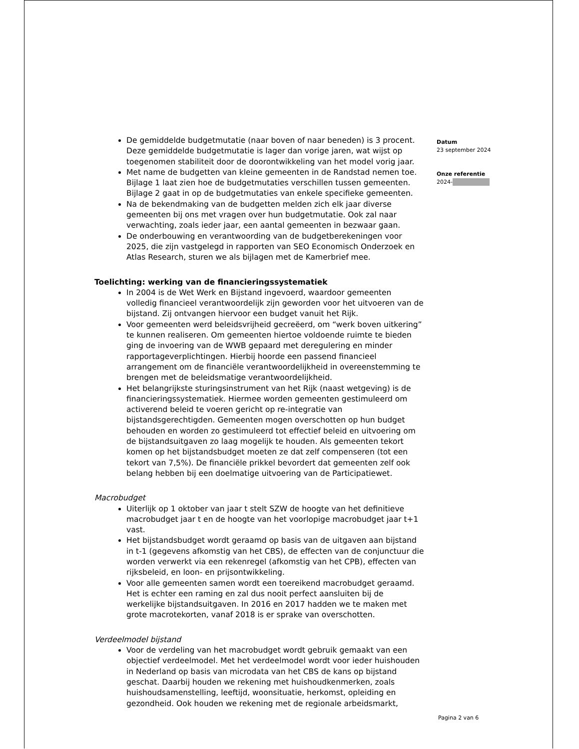De gemiddelde budgetmutatie (naar boven of naar beneden) is 3 procent. Deze gemiddelde budgetmutatie is lager dan vorige jaren, wat wijst op toegenomen stabiliteit door de doorontwikkeling van het model vorig jaar.
Met name de budgetten van kleine gemeenten in de Randstad nemen toe. Bijlage 1 laat zien hoe de budgetmutaties verschillen tussen gemeenten. Bijlage 2 gaat in op de budgetmutaties van enkele specifieke gemeenten.
Na de bekendmaking van de budgetten melden zich elk jaar diverse gemeenten bij ons met vragen over hun budgetmutatie. Ook zal naar verwachting, zoals ieder jaar, een aantal gemeenten in bezwaar gaan.
De onderbouwing en verantwoording van de budgetberekeningen voor 2025, die zijn vastgelegd in rapporten van SEO Economisch Onderzoek en Atlas Research, sturen we als bijlagen met de Kamerbrief mee.
Toelichting: werking van de financieringssystematiek
In 2004 is de Wet Werk en Bijstand ingevoerd, waardoor gemeenten volledig financieel verantwoordelijk zijn geworden voor het uitvoeren van de bijstand. Zij ontvangen hiervoor een budget vanuit het Rijk.
Voor gemeenten werd beleidsvrijheid gecreëerd, om “werk boven uitkering” te kunnen realiseren. Om gemeenten hiertoe voldoende ruimte te bieden ging de invoering van de WWB gepaard met deregulering en minder rapportageverplichtingen. Hierbij hoorde een passend financieel arrangement om de financiële verantwoordelijkheid in overeenstemming te brengen met de beleidsmatige verantwoordelijkheid.
Het belangrijkste sturingsinstrument van het Rijk (naast wetgeving) is de financieringssystematiek. Hiermee worden gemeenten gestimuleerd om activerend beleid te voeren gericht op re-integratie van bijstandsgerechtigden. Gemeenten mogen overschotten op hun budget behouden en worden zo gestimuleerd tot effectief beleid en uitvoering om de bijstandsuitgaven zo laag mogelijk te houden. Als gemeenten tekort komen op het bijstandsbudget moeten ze dat zelf compenseren (tot een tekort van 7,5%). De financiële prikkel bevordert dat gemeenten zelf ook belang hebben bij een doelmatige uitvoering van de Participatiewet.
Macrobudget
Uiterlijk op 1 oktober van jaar t stelt SZW de hoogte van het definitieve macrobudget jaar t en de hoogte van het voorlopige macrobudget jaar t+1 vast.
Het bijstandsbudget wordt geraamd op basis van de uitgaven aan bijstand in t-1 (gegevens afkomstig van het CBS), de effecten van de conjunctuur die worden verwerkt via een rekenregel (afkomstig van het CPB), effecten van rijksbeleid, en loon- en prijsontwikkeling.
Voor alle gemeenten samen wordt een toereikend macrobudget geraamd. Het is echter een raming en zal dus nooit perfect aansluiten bij de werkelijke bijstandsuitgaven. In 2016 en 2017 hadden we te maken met grote macrotekorten, vanaf 2018 is er sprake van overschotten.
Verdeelmodel bijstand
Voor de verdeling van het macrobudget wordt gebruik gemaakt van een objectief verdeelmodel. Met het verdeelmodel wordt voor ieder huishouden in Nederland op basis van microdata van het CBS de kans op bijstand geschat. Daarbij houden we rekening met huishoudkenmerken, zoals huishoudsamenstelling, leeftijd, woonsituatie, herkomst, opleiding en gezondheid. Ook houden we rekening met de regionale arbeidsmarkt,
Datum
23 september 2024
Onze referentie
2024-
Pagina 2 van 6